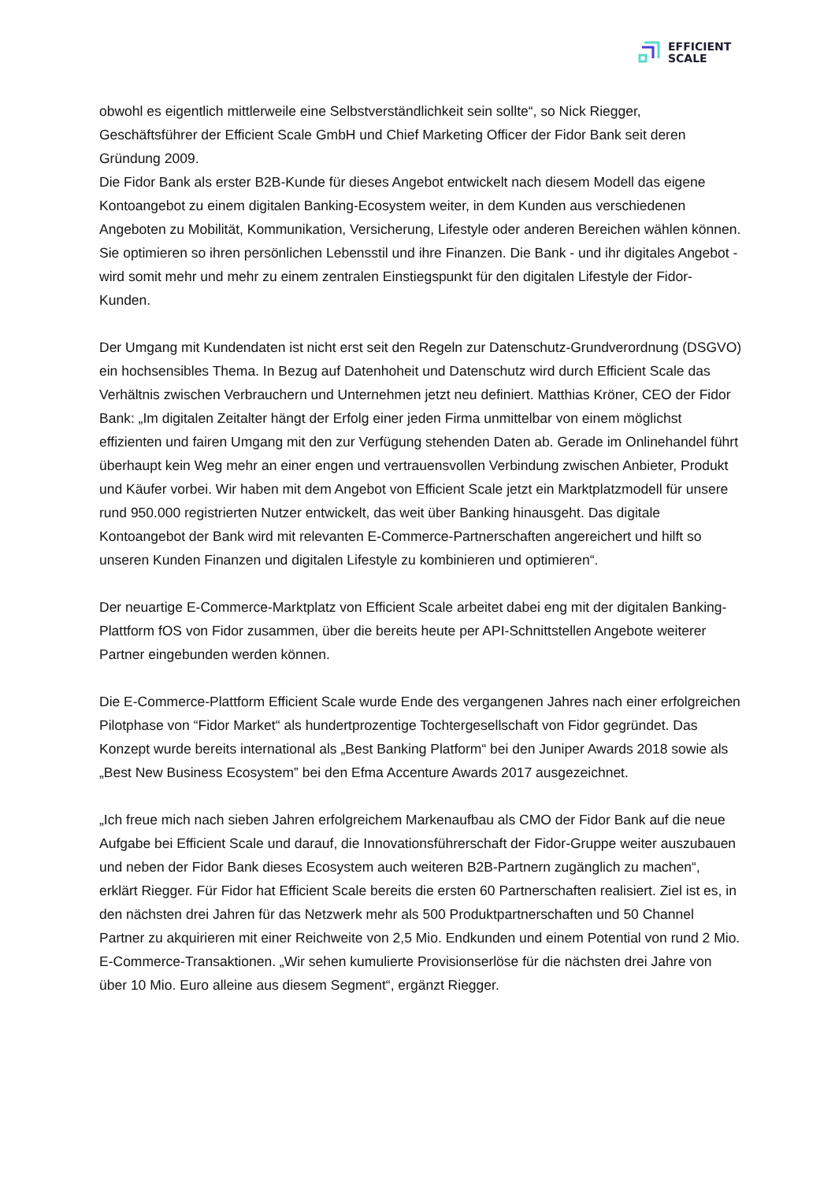EFFICIENT
SCALE
obwohl es eigentlich mittlerweile eine Selbstverständlichkeit sein sollte“, so Nick Riegger, Geschäftsführer der Efficient Scale GmbH und Chief Marketing Officer der Fidor Bank seit deren Gründung 2009.
Die Fidor Bank als erster B2B-Kunde für dieses Angebot entwickelt nach diesem Modell das eigene Kontoangebot zu einem digitalen Banking-Ecosystem weiter, in dem Kunden aus verschiedenen Angeboten zu Mobilität, Kommunikation, Versicherung, Lifestyle oder anderen Bereichen wählen können. Sie optimieren so ihren persönlichen Lebensstil und ihre Finanzen. Die Bank - und ihr digitales Angebot - wird somit mehr und mehr zu einem zentralen Einstiegspunkt für den digitalen Lifestyle der Fidor-Kunden.
Der Umgang mit Kundendaten ist nicht erst seit den Regeln zur Datenschutz-Grundverordnung (DSGVO) ein hochsensibles Thema. In Bezug auf Datenhoheit und Datenschutz wird durch Efficient Scale das Verhältnis zwischen Verbrauchern und Unternehmen jetzt neu definiert. Matthias Kröner, CEO der Fidor Bank: „Im digitalen Zeitalter hängt der Erfolg einer jeden Firma unmittelbar von einem möglichst effizienten und fairen Umgang mit den zur Verfügung stehenden Daten ab. Gerade im Onlinehandel führt überhaupt kein Weg mehr an einer engen und vertrauensvollen Verbindung zwischen Anbieter, Produkt und Käufer vorbei. Wir haben mit dem Angebot von Efficient Scale jetzt ein Marktplatzmodell für unsere rund 950.000 registrierten Nutzer entwickelt, das weit über Banking hinausgeht. Das digitale Kontoangebot der Bank wird mit relevanten E-Commerce-Partnerschaften angereichert und hilft so unseren Kunden Finanzen und digitalen Lifestyle zu kombinieren und optimieren“.
Der neuartige E-Commerce-Marktplatz von Efficient Scale arbeitet dabei eng mit der digitalen Banking-Plattform fOS von Fidor zusammen, über die bereits heute per API-Schnittstellen Angebote weiterer Partner eingebunden werden können.
Die E-Commerce-Plattform Efficient Scale wurde Ende des vergangenen Jahres nach einer erfolgreichen Pilotphase von “Fidor Market“ als hundertprozentige Tochtergesellschaft von Fidor gegründet. Das Konzept wurde bereits international als „Best Banking Platform“ bei den Juniper Awards 2018 sowie als „Best New Business Ecosystem” bei den Efma Accenture Awards 2017 ausgezeichnet.
„Ich freue mich nach sieben Jahren erfolgreichem Markenaufbau als CMO der Fidor Bank auf die neue Aufgabe bei Efficient Scale und darauf, die Innovationsführerschaft der Fidor-Gruppe weiter auszubauen und neben der Fidor Bank dieses Ecosystem auch weiteren B2B-Partnern zugänglich zu machen“, erklärt Riegger. Für Fidor hat Efficient Scale bereits die ersten 60 Partnerschaften realisiert. Ziel ist es, in den nächsten drei Jahren für das Netzwerk mehr als 500 Produktpartnerschaften und 50 Channel Partner zu akquirieren mit einer Reichweite von 2,5 Mio. Endkunden und einem Potential von rund 2 Mio. E-Commerce-Transaktionen. „Wir sehen kumulierte Provisionserlöse für die nächsten drei Jahre von über 10 Mio. Euro alleine aus diesem Segment“, ergänzt Riegger.